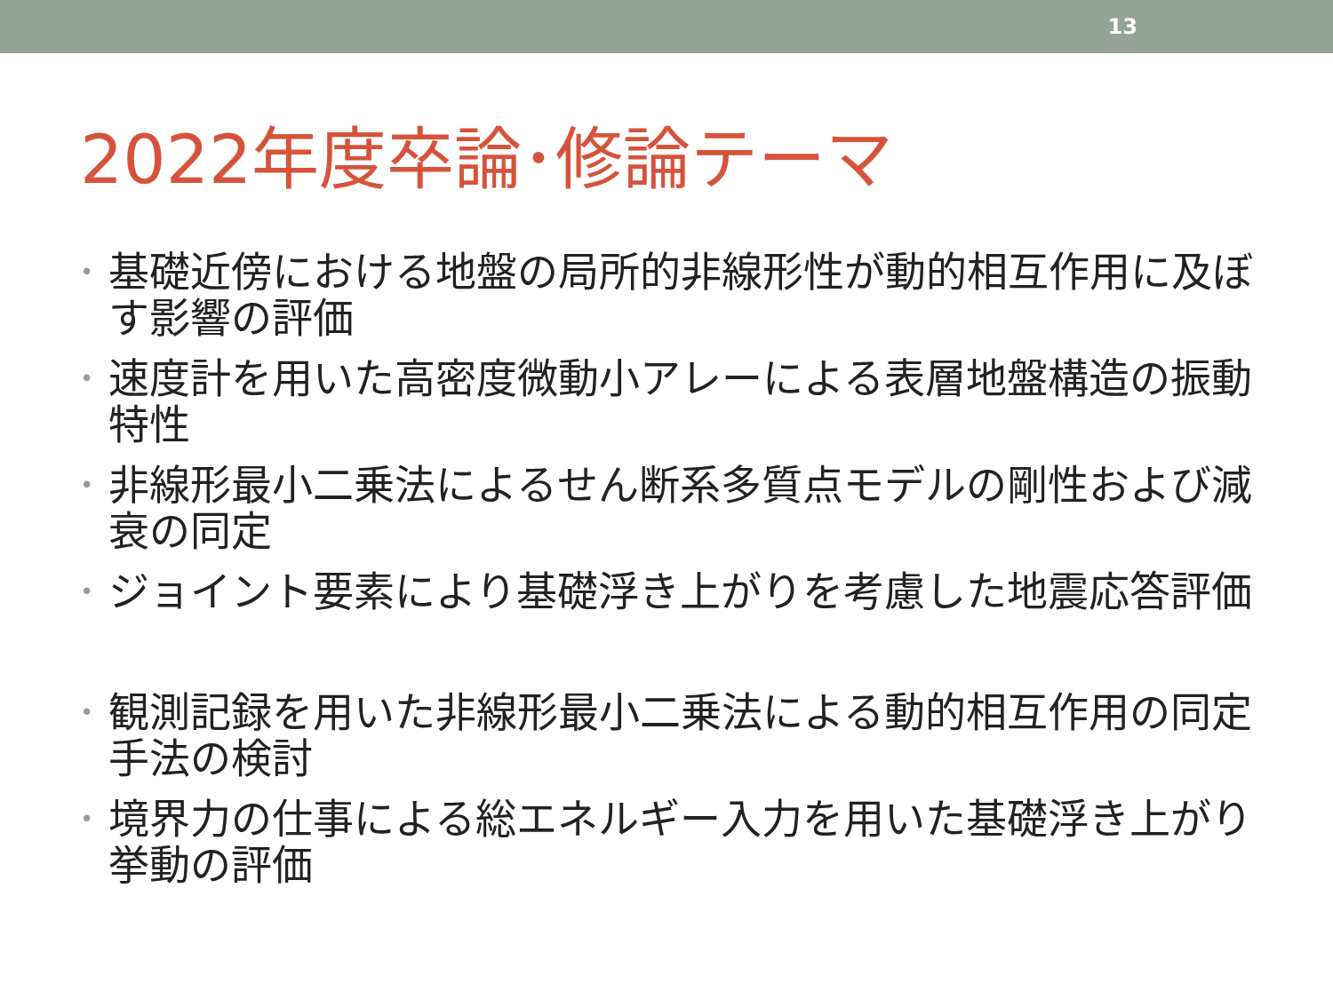13
2022年度卒論･修論テーマ
• 基礎近傍における地盤の局所的非線形性が動的相互作用に及ぼす影響の評価
• 速度計を用いた高密度微動小アレーによる表層地盤構造の振動特性
• 非線形最小二乗法によるせん断系多質点モデルの剛性および減衰の同定
• ジョイント要素により基礎浮き上がりを考慮した地震応答評価
• 観測記録を用いた非線形最小二乗法による動的相互作用の同定手法の検討
• 境界力の仕事による総エネルギー入力を用いた基礎浮き上がり挙動の評価